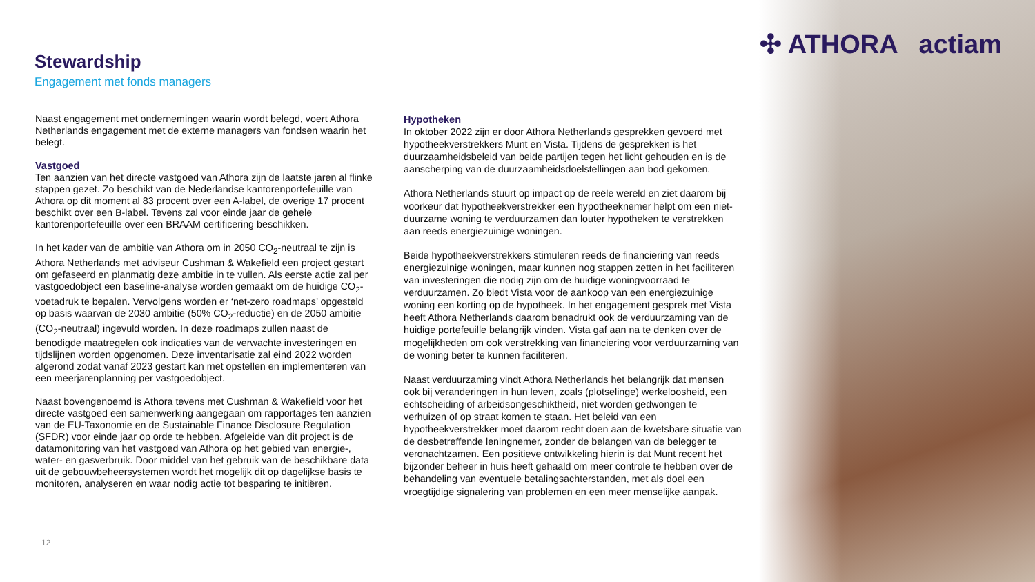✣ ATHORA actiam
Stewardship
Engagement met fonds managers
Naast engagement met ondernemingen waarin wordt belegd, voert Athora Netherlands engagement met de externe managers van fondsen waarin het belegt.
Vastgoed
Ten aanzien van het directe vastgoed van Athora zijn de laatste jaren al flinke stappen gezet. Zo beschikt van de Nederlandse kantorenportefeuille van Athora op dit moment al 83 procent over een A-label, de overige 17 procent beschikt over een B-label. Tevens zal voor einde jaar de gehele kantorenportefeuille over een BRAAM certificering beschikken.
In het kader van de ambitie van Athora om in 2050 CO<sub>2</sub>-neutraal te zijn is Athora Netherlands met adviseur Cushman & Wakefield een project gestart om gefaseerd en planmatig deze ambitie in te vullen. Als eerste actie zal per vastgoedobject een baseline-analyse worden gemaakt om de huidige CO<sub>2</sub>-voetadruk te bepalen. Vervolgens worden er ‘net-zero roadmaps’ opgesteld op basis waarvan de 2030 ambitie (50% CO<sub>2</sub>-reductie) en de 2050 ambitie (CO<sub>2</sub>-neutraal) ingevuld worden. In deze roadmaps zullen naast de benodigde maatregelen ook indicaties van de verwachte investeringen en tijdslijnen worden opgenomen. Deze inventarisatie zal eind 2022 worden afgerond zodat vanaf 2023 gestart kan met opstellen en implementeren van een meerjarenplanning per vastgoedobject.
Naast bovengenoemd is Athora tevens met Cushman & Wakefield voor het directe vastgoed een samenwerking aangegaan om rapportages ten aanzien van de EU-Taxonomie en de Sustainable Finance Disclosure Regulation (SFDR) voor einde jaar op orde te hebben. Afgeleide van dit project is de datamonitoring van het vastgoed van Athora op het gebied van energie-, water- en gasverbruik. Door middel van het gebruik van de beschikbare data uit de gebouwbeheersystemen wordt het mogelijk dit op dagelijkse basis te monitoren, analyseren en waar nodig actie tot besparing te initiëren.
Hypotheken
In oktober 2022 zijn er door Athora Netherlands gesprekken gevoerd met hypotheekverstrekkers Munt en Vista. Tijdens de gesprekken is het duurzaamheidsbeleid van beide partijen tegen het licht gehouden en is de aanscherping van de duurzaamheidsdoelstellingen aan bod gekomen.
Athora Netherlands stuurt op impact op de reële wereld en ziet daarom bij voorkeur dat hypotheekverstrekker een hypotheeknemer helpt om een niet-duurzame woning te verduurzamen dan louter hypotheken te verstrekken aan reeds energiezuinige woningen.
Beide hypotheekverstrekkers stimuleren reeds de financiering van reeds energiezuinige woningen, maar kunnen nog stappen zetten in het faciliteren van investeringen die nodig zijn om de huidige woningvoorraad te verduurzamen. Zo biedt Vista voor de aankoop van een energiezuinige woning een korting op de hypotheek. In het engagement gesprek met Vista heeft Athora Netherlands daarom benadrukt ook de verduurzaming van de huidige portefeuille belangrijk vinden. Vista gaf aan na te denken over de mogelijkheden om ook verstrekking van financiering voor verduurzaming van de woning beter te kunnen faciliteren.
Naast verduurzaming vindt Athora Netherlands het belangrijk dat mensen ook bij veranderingen in hun leven, zoals (plotselinge) werkeloosheid, een echtscheiding of arbeidsongeschiktheid, niet worden gedwongen te verhuizen of op straat komen te staan. Het beleid van een hypotheekverstrekker moet daarom recht doen aan de kwetsbare situatie van de desbetreffende leningnemer, zonder de belangen van de belegger te veronachtzamen. Een positieve ontwikkeling hierin is dat Munt recent het bijzonder beheer in huis heeft gehaald om meer controle te hebben over de behandeling van eventuele betalingsachterstanden, met als doel een vroegtijdige signalering van problemen en een meer menselijke aanpak.
12